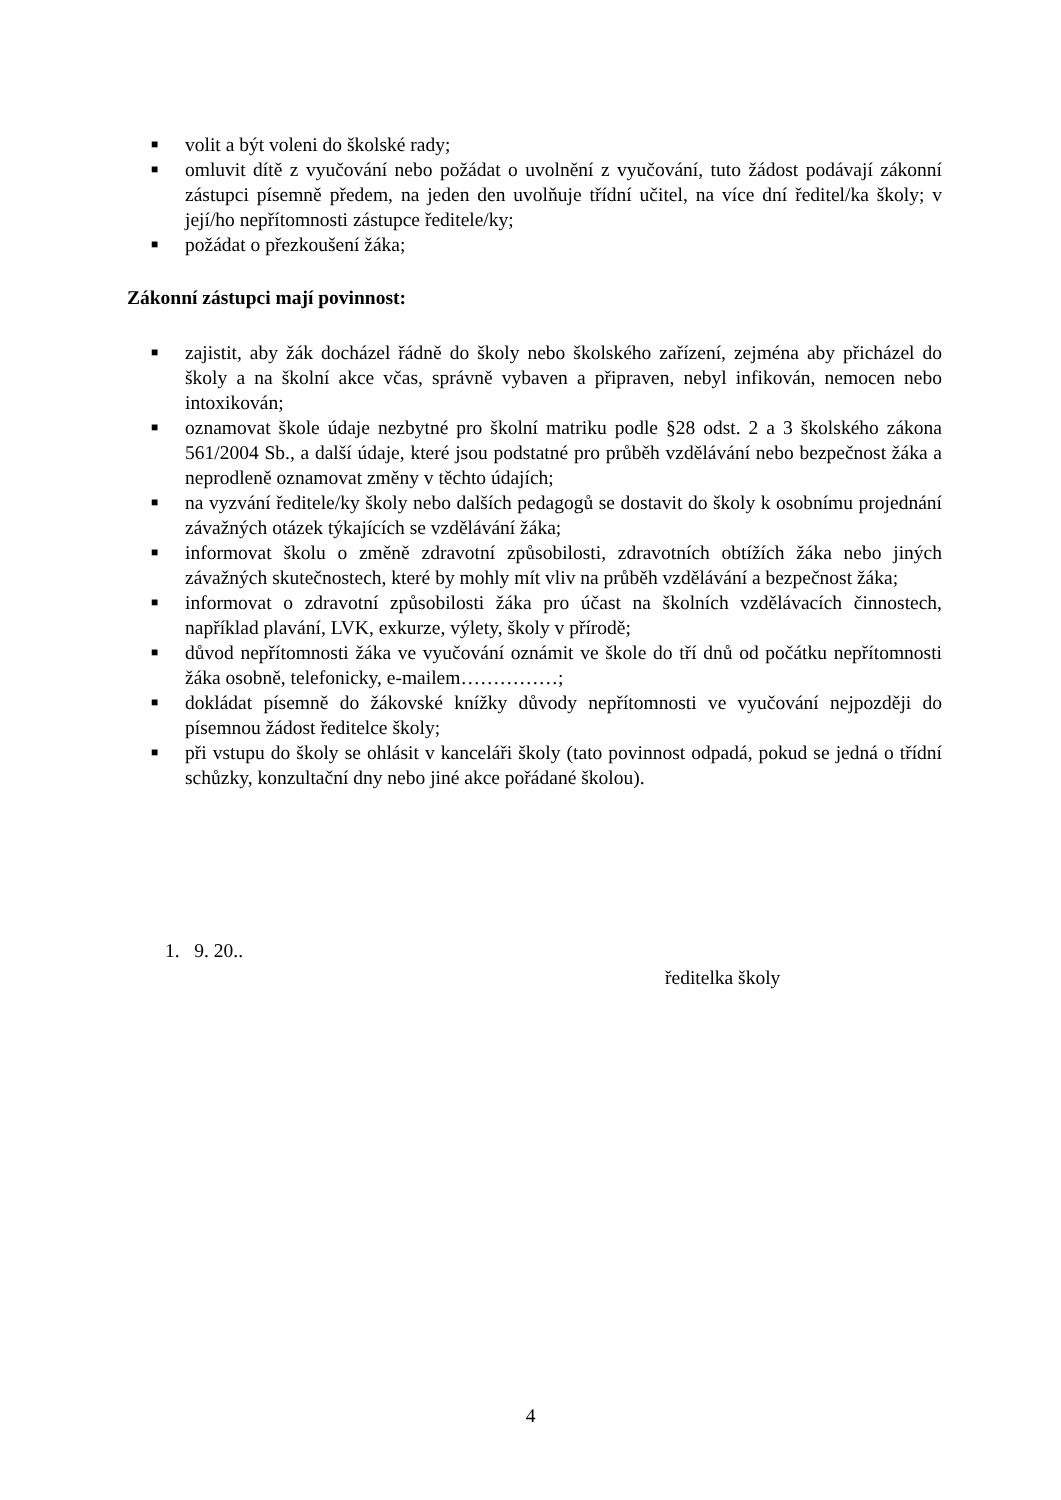■ volit a být voleni do školské rady;
■ omluvit dítě z vyučování nebo požádat o uvolnění z vyučování, tuto žádost podávají zákonní zástupci písemně předem, na jeden den uvolňuje třídní učitel, na více dní ředitel/ka školy; v její/ho nepřítomnosti zástupce ředitele/ky;
■ požádat o přezkoušení žáka;
Zákonní zástupci mají povinnost:
■ zajistit, aby žák docházel řádně do školy nebo školského zařízení, zejména aby přicházel do školy a na školní akce včas, správně vybaven a připraven, nebyl infikován, nemocen nebo intoxikován;
■ oznamovat škole údaje nezbytné pro školní matriku podle §28 odst. 2 a 3 školského zákona 561/2004 Sb., a další údaje, které jsou podstatné pro průběh vzdělávání nebo bezpečnost žáka a neprodleně oznamovat změny v těchto údajích;
■ na vyzvání ředitele/ky školy nebo dalších pedagogů se dostavit do školy k osobnímu projednání závažných otázek týkajících se vzdělávání žáka;
■ informovat školu o změně zdravotní způsobilosti, zdravotních obtížích žáka nebo jiných závažných skutečnostech, které by mohly mít vliv na průběh vzdělávání a bezpečnost žáka;
■ informovat o zdravotní způsobilosti žáka pro účast na školních vzdělávacích činnostech, například plavání, LVK, exkurze, výlety, školy v přírodě;
■ důvod nepřítomnosti žáka ve vyučování oznámit ve škole do tří dnů od počátku nepřítomnosti žáka osobně, telefonicky, e-mailem……………;
■ dokládat písemně do žákovské knížky důvody nepřítomnosti ve vyučování nejpozději do písemnou žádost ředitelce školy;
■ při vstupu do školy se ohlásit v kanceláři školy (tato povinnost odpadá, pokud se jedná o třídní schůzky, konzultační dny nebo jiné akce pořádané školou).
1. 9. 20..
ředitelka školy
4